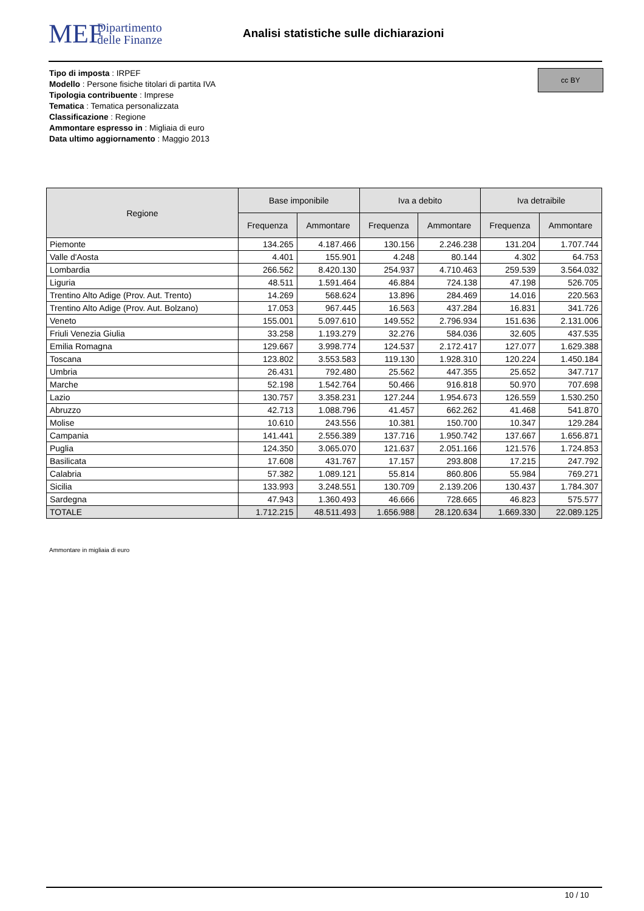MEF
Dipartimento
delle Finanze
Analisi statistiche sulle dichiarazioni
Tipo di imposta : IRPEF
Modello : Persone fisiche titolari di partita IVA
Tipologia contribuente : Imprese
Tematica : Tematica personalizzata
Classificazione : Regione
Ammontare espresso in : Migliaia di euro
Data ultimo aggiornamento : Maggio 2013
cc BY
| Regione | Base imponibile | | Iva a debito | | Iva detraibile | |
| --- | --- | --- | --- | --- | --- | --- |
| | Frequenza | Ammontare | Frequenza | Ammontare | Frequenza | Ammontare |
| Piemonte | 134.265 | 4.187.466 | 130.156 | 2.246.238 | 131.204 | 1.707.744 |
| Valle d'Aosta | 4.401 | 155.901 | 4.248 | 80.144 | 4.302 | 64.753 |
| Lombardia | 266.562 | 8.420.130 | 254.937 | 4.710.463 | 259.539 | 3.564.032 |
| Liguria | 48.511 | 1.591.464 | 46.884 | 724.138 | 47.198 | 526.705 |
| Trentino Alto Adige (Prov. Aut. Trento) | 14.269 | 568.624 | 13.896 | 284.469 | 14.016 | 220.563 |
| Trentino Alto Adige (Prov. Aut. Bolzano) | 17.053 | 967.445 | 16.563 | 437.284 | 16.831 | 341.726 |
| Veneto | 155.001 | 5.097.610 | 149.552 | 2.796.934 | 151.636 | 2.131.006 |
| Friuli Venezia Giulia | 33.258 | 1.193.279 | 32.276 | 584.036 | 32.605 | 437.535 |
| Emilia Romagna | 129.667 | 3.998.774 | 124.537 | 2.172.417 | 127.077 | 1.629.388 |
| Toscana | 123.802 | 3.553.583 | 119.130 | 1.928.310 | 120.224 | 1.450.184 |
| Umbria | 26.431 | 792.480 | 25.562 | 447.355 | 25.652 | 347.717 |
| Marche | 52.198 | 1.542.764 | 50.466 | 916.818 | 50.970 | 707.698 |
| Lazio | 130.757 | 3.358.231 | 127.244 | 1.954.673 | 126.559 | 1.530.250 |
| Abruzzo | 42.713 | 1.088.796 | 41.457 | 662.262 | 41.468 | 541.870 |
| Molise | 10.610 | 243.556 | 10.381 | 150.700 | 10.347 | 129.284 |
| Campania | 141.441 | 2.556.389 | 137.716 | 1.950.742 | 137.667 | 1.656.871 |
| Puglia | 124.350 | 3.065.070 | 121.637 | 2.051.166 | 121.576 | 1.724.853 |
| Basilicata | 17.608 | 431.767 | 17.157 | 293.808 | 17.215 | 247.792 |
| Calabria | 57.382 | 1.089.121 | 55.814 | 860.806 | 55.984 | 769.271 |
| Sicilia | 133.993 | 3.248.551 | 130.709 | 2.139.206 | 130.437 | 1.784.307 |
| Sardegna | 47.943 | 1.360.493 | 46.666 | 728.665 | 46.823 | 575.577 |
| TOTALE | 1.712.215 | 48.511.493 | 1.656.988 | 28.120.634 | 1.669.330 | 22.089.125 |
Ammontare in migliaia di euro
10 / 10